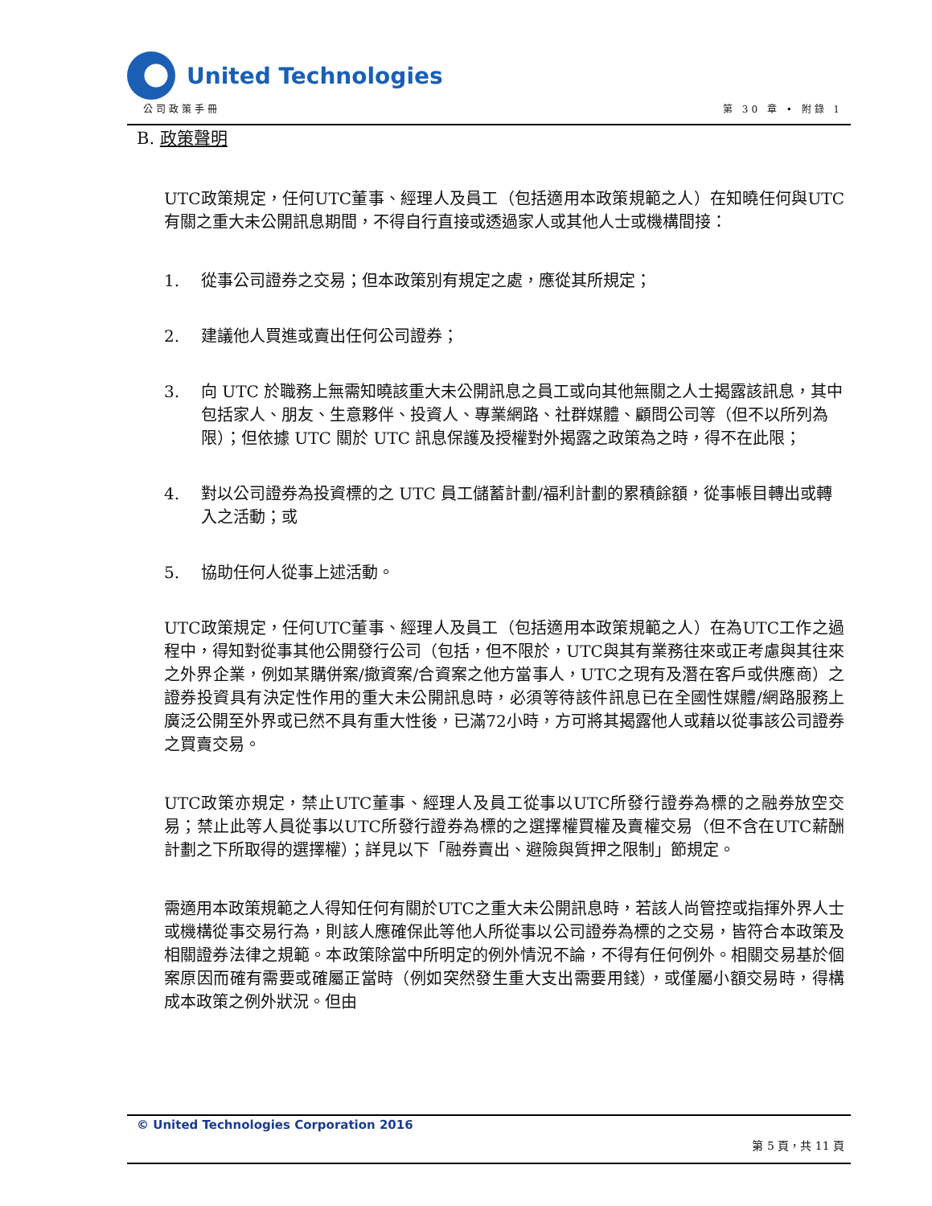United Technologies
公司政策手冊 第 30 章 • 附錄 1
B. 政策聲明
UTC政策規定，任何UTC董事、經理人及員工（包括適用本政策規範之人）在知曉任何與UTC有關之重大未公開訊息期間，不得自行直接或透過家人或其他人士或機構間接：
1. 從事公司證券之交易；但本政策別有規定之處，應從其所規定；
2. 建議他人買進或賣出任何公司證券；
3. 向 UTC 於職務上無需知曉該重大未公開訊息之員工或向其他無關之人士揭露該訊息，其中包括家人、朋友、生意夥伴、投資人、專業網路、社群媒體、顧問公司等（但不以所列為限）；但依據 UTC 關於 UTC 訊息保護及授權對外揭露之政策為之時，得不在此限；
4. 對以公司證券為投資標的之 UTC 員工儲蓄計劃/福利計劃的累積餘額，從事帳目轉出或轉入之活動；或
5. 協助任何人從事上述活動。
UTC政策規定，任何UTC董事、經理人及員工（包括適用本政策規範之人）在為UTC工作之過程中，得知對從事其他公開發行公司（包括，但不限於，UTC與其有業務往來或正考慮與其往來之外界企業，例如某購併案/撤資案/合資案之他方當事人，UTC之現有及潛在客戶或供應商）之證券投資具有決定性作用的重大未公開訊息時，必須等待該件訊息已在全國性媒體/網路服務上廣泛公開至外界或已然不具有重大性後，已滿72小時，方可將其揭露他人或藉以從事該公司證券之買賣交易。
UTC政策亦規定，禁止UTC董事、經理人及員工從事以UTC所發行證券為標的之融券放空交易；禁止此等人員從事以UTC所發行證券為標的之選擇權買權及賣權交易（但不含在UTC薪酬計劃之下所取得的選擇權）；詳見以下「融券賣出、避險與質押之限制」節規定。
需適用本政策規範之人得知任何有關於UTC之重大未公開訊息時，若該人尚管控或指揮外界人士或機構從事交易行為，則該人應確保此等他人所從事以公司證券為標的之交易，皆符合本政策及相關證券法律之規範。本政策除當中所明定的例外情況不論，不得有任何例外。相關交易基於個案原因而確有需要或確屬正當時（例如突然發生重大支出需要用錢），或僅屬小額交易時，得構成本政策之例外狀況。但由
© United Technologies Corporation 2016
第 5 頁，共 11 頁